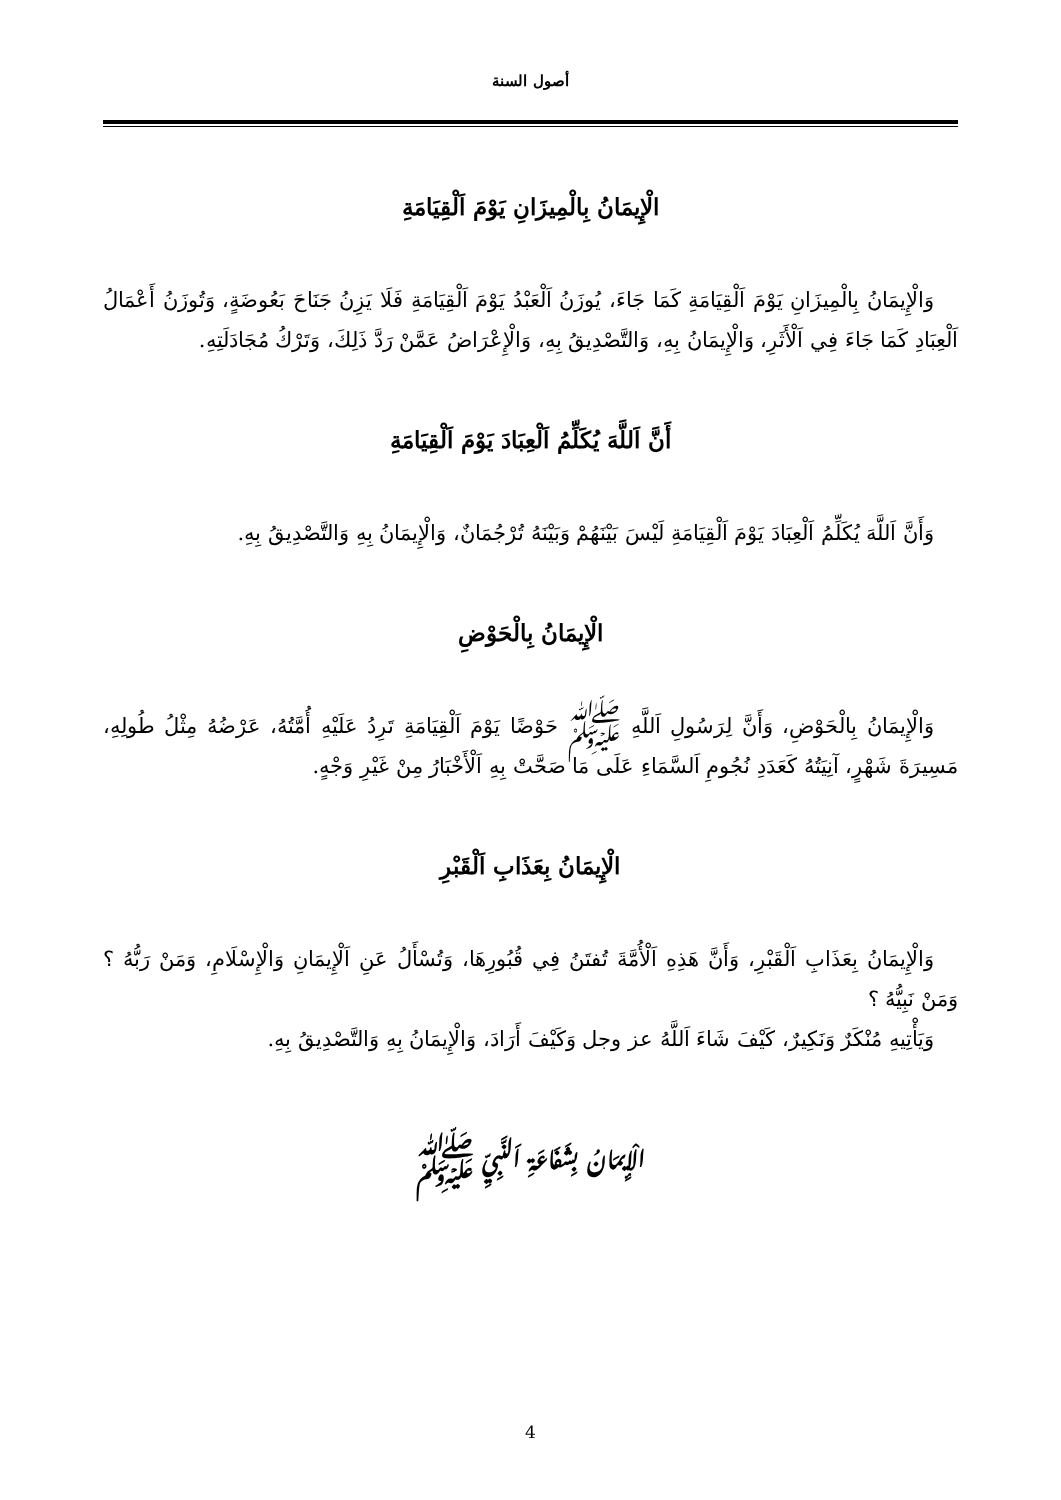أصول السنة
الْإِيمَانُ بِالْمِيزَانِ يَوْمَ اَلْقِيَامَةِ
وَالْإِيمَانُ بِالْمِيزَانِ يَوْمَ اَلْقِيَامَةِ كَمَا جَاءَ، يُوزَنُ اَلْعَبْدُ يَوْمَ اَلْقِيَامَةِ فَلَا يَزِنُ جَنَاحَ بَعُوضَةٍ، وَتُوزَنُ أَعْمَالُ اَلْعِبَادِ كَمَا جَاءَ فِي اَلْأَثَرِ، وَالْإِيمَانُ بِهِ، وَالتَّصْدِيقُ بِهِ، وَالْإِعْرَاضُ عَمَّنْ رَدَّ ذَلِكَ، وَتَرْكُ مُجَادَلَتِهِ.
أَنَّ اَللَّهَ يُكَلِّمُ اَلْعِبَادَ يَوْمَ اَلْقِيَامَةِ
وَأَنَّ اَللَّهَ يُكَلِّمُ اَلْعِبَادَ يَوْمَ اَلْقِيَامَةِ لَيْسَ بَيْنَهُمْ وَبَيْنَهُ تُرْجُمَانٌ، وَالْإِيمَانُ بِهِ وَالتَّصْدِيقُ بِهِ.
الْإِيمَانُ بِالْحَوْضِ
وَالْإِيمَانُ بِالْحَوْضِ، وَأَنَّ لِرَسُولِ اَللَّهِ ﷺ حَوْضًا يَوْمَ اَلْقِيَامَةِ تَرِدُ عَلَيْهِ أُمَّتُهُ، عَرْضُهُ مِثْلُ طُولِهِ، مَسِيرَةَ شَهْرٍ، آنِيَتُهُ كَعَدَدِ نُجُومِ اَلسَّمَاءِ عَلَى مَا صَحَّتْ بِهِ اَلْأَخْبَارُ مِنْ غَيْرِ وَجْهٍ.
الْإِيمَانُ بِعَذَابِ اَلْقَبْرِ
وَالْإِيمَانُ بِعَذَابِ اَلْقَبْرِ، وَأَنَّ هَذِهِ اَلْأُمَّةَ تُفتَنُ فِي قُبُورِهَا، وَتُسْأَلُ عَنِ اَلْإِيمَانِ وَالْإِسْلَامِ، وَمَنْ رَبُّهُ ؟ وَمَنْ نَبِيُّهُ ؟
وَيَأْتِيهِ مُنْكَرٌ وَنَكِيرٌ، كَيْفَ شَاءَ اَللَّهُ عز وجل وَكَيْفَ أَرَادَ، وَالْإِيمَانُ بِهِ وَالتَّصْدِيقُ بِهِ.
الْإِيمَانُ بِشَفَاعَةِ اَلنَّبِيِّ ﷺ
4